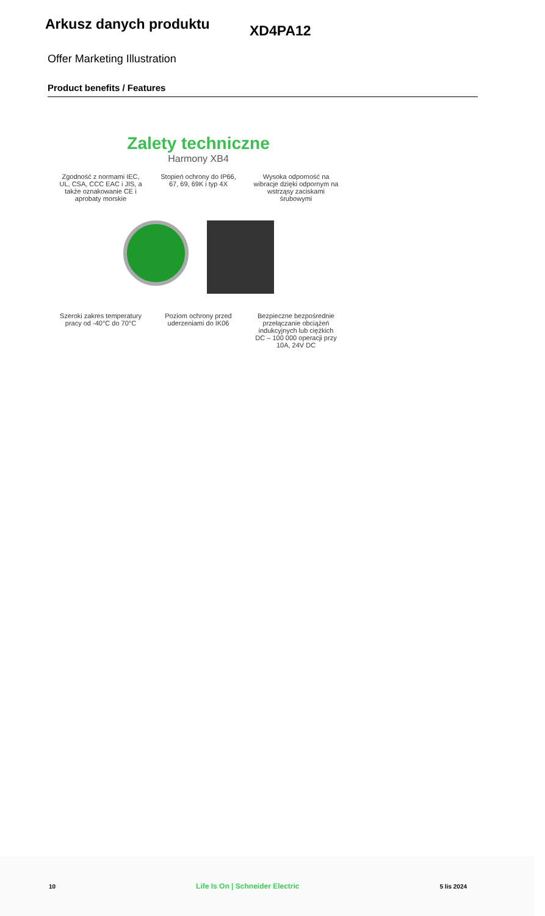Arkusz danych produktu
XD4PA12
Offer Marketing Illustration
Product benefits / Features
Zalety techniczne
Harmony XB4
Zgodność z normami IEC, UL, CSA, CCC EAC i JIS, a także oznakowanie CE i aprobaty morskie
Stopień ochrony do IP66, 67, 69, 69K i typ 4X
Wysoka odporność na wibracje dzięki odpornym na wstrząsy zaciskami śrubowymi
Szeroki zakres temperatury pracy od -40°C do 70°C
Poziom ochrony przed uderzeniami do IK06
Bezpieczne bezpośrednie przełączanie obciążeń indukcyjnych lub ciężkich DC – 100 000 operacji przy 10A, 24V DC
10 Life Is On | Schneider Electric 5 lis 2024